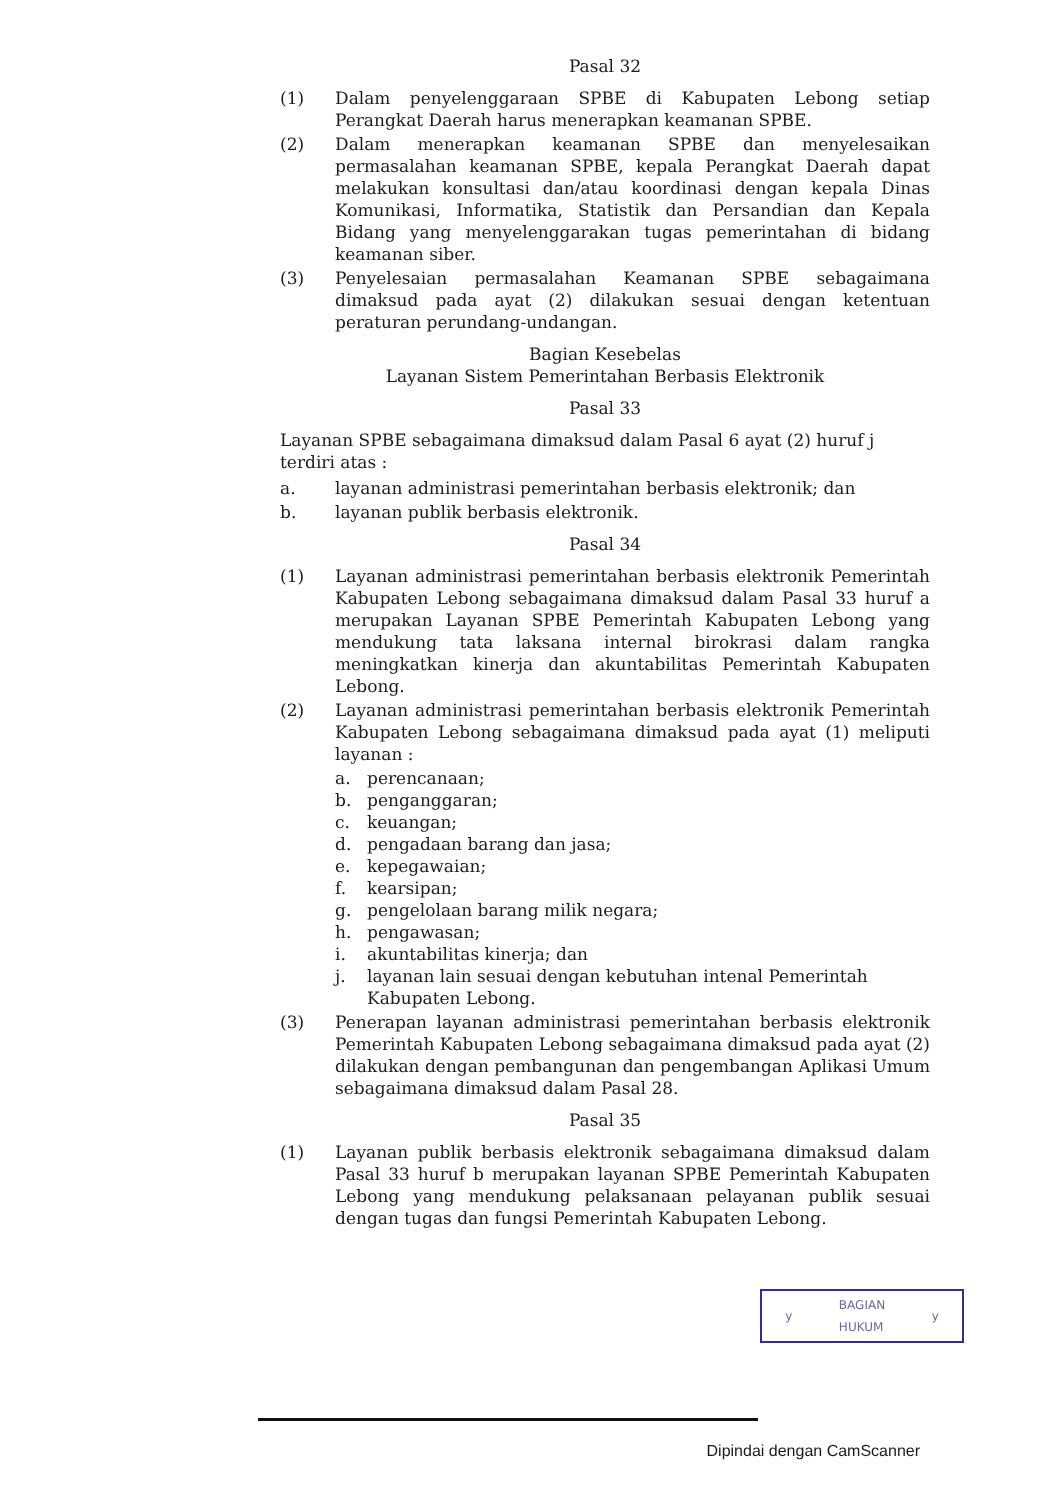Pasal 32
(1) Dalam penyelenggaraan SPBE di Kabupaten Lebong setiap Perangkat Daerah harus menerapkan keamanan SPBE.
(2) Dalam menerapkan keamanan SPBE dan menyelesaikan permasalahan keamanan SPBE, kepala Perangkat Daerah dapat melakukan konsultasi dan/atau koordinasi dengan kepala Dinas Komunikasi, Informatika, Statistik dan Persandian dan Kepala Bidang yang menyelenggarakan tugas pemerintahan di bidang keamanan siber.
(3) Penyelesaian permasalahan Keamanan SPBE sebagaimana dimaksud pada ayat (2) dilakukan sesuai dengan ketentuan peraturan perundang-undangan.
Bagian Kesebelas
Layanan Sistem Pemerintahan Berbasis Elektronik
Pasal 33
Layanan SPBE sebagaimana dimaksud dalam Pasal 6 ayat (2) huruf j terdiri atas :
a. layanan administrasi pemerintahan berbasis elektronik; dan
b. layanan publik berbasis elektronik.
Pasal 34
(1) Layanan administrasi pemerintahan berbasis elektronik Pemerintah Kabupaten Lebong sebagaimana dimaksud dalam Pasal 33 huruf a merupakan Layanan SPBE Pemerintah Kabupaten Lebong yang mendukung tata laksana internal birokrasi dalam rangka meningkatkan kinerja dan akuntabilitas Pemerintah Kabupaten Lebong.
(2) Layanan administrasi pemerintahan berbasis elektronik Pemerintah Kabupaten Lebong sebagaimana dimaksud pada ayat (1) meliputi layanan :
a. perencanaan;
b. penganggaran;
c. keuangan;
d. pengadaan barang dan jasa;
e. kepegawaian;
f. kearsipan;
g. pengelolaan barang milik negara;
h. pengawasan;
i. akuntabilitas kinerja; dan
j. layanan lain sesuai dengan kebutuhan intenal Pemerintah Kabupaten Lebong.
(3) Penerapan layanan administrasi pemerintahan berbasis elektronik Pemerintah Kabupaten Lebong sebagaimana dimaksud pada ayat (2) dilakukan dengan pembangunan dan pengembangan Aplikasi Umum sebagaimana dimaksud dalam Pasal 28.
Pasal 35
(1) Layanan publik berbasis elektronik sebagaimana dimaksud dalam Pasal 33 huruf b merupakan layanan SPBE Pemerintah Kabupaten Lebong yang mendukung pelaksanaan pelayanan publik sesuai dengan tugas dan fungsi Pemerintah Kabupaten Lebong.
y BAGIAN
HUKUM y
Dipindai dengan CamScanner